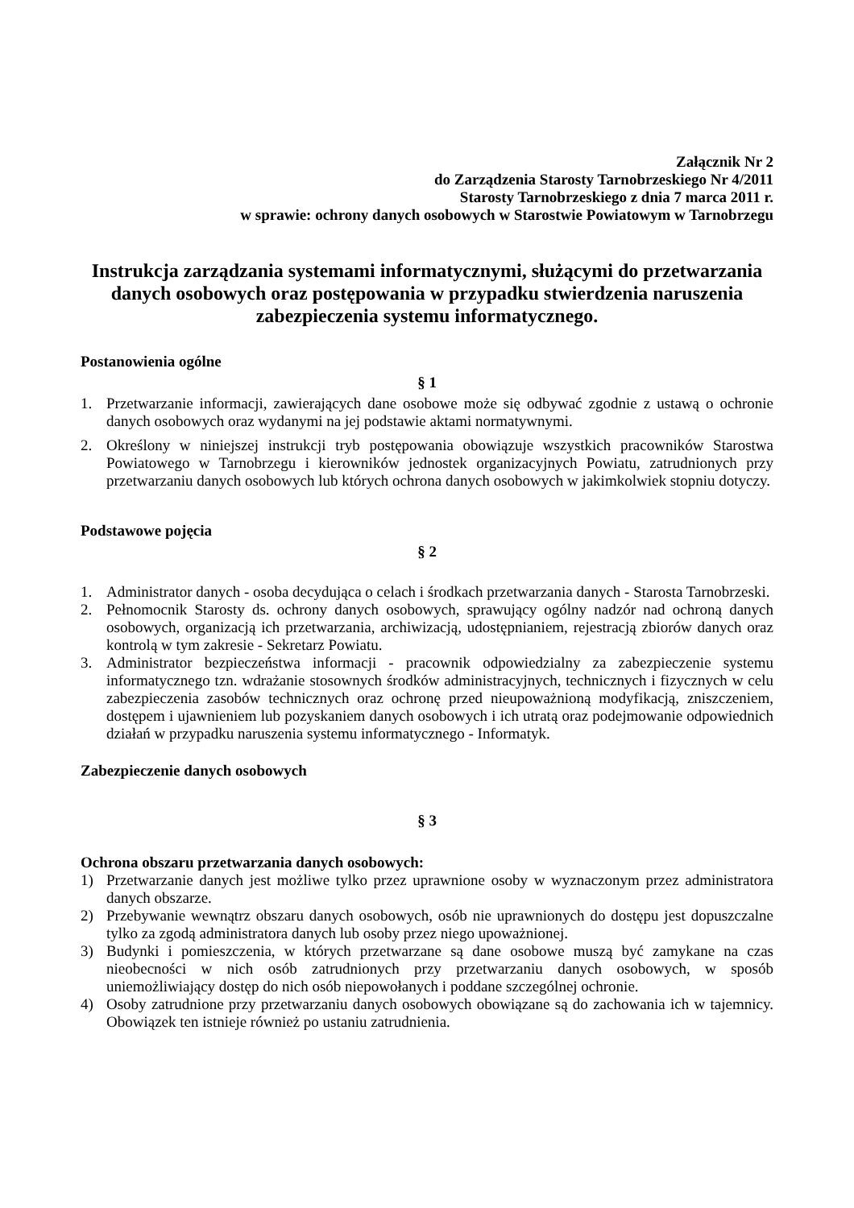Załącznik Nr 2
do Zarządzenia Starosty Tarnobrzeskiego Nr 4/2011
Starosty Tarnobrzeskiego z dnia 7 marca 2011 r.
w sprawie: ochrony danych osobowych w Starostwie Powiatowym w Tarnobrzegu
Instrukcja zarządzania systemami informatycznymi, służącymi do przetwarzania danych osobowych oraz postępowania w przypadku stwierdzenia naruszenia zabezpieczenia systemu informatycznego.
Postanowienia ogólne
§ 1
1. Przetwarzanie informacji, zawierających dane osobowe może się odbywać zgodnie z ustawą o ochronie danych osobowych oraz wydanymi na jej podstawie aktami normatywnymi.
2. Określony w niniejszej instrukcji tryb postępowania obowiązuje wszystkich pracowników Starostwa Powiatowego w Tarnobrzegu i kierowników jednostek organizacyjnych Powiatu, zatrudnionych przy przetwarzaniu danych osobowych lub których ochrona danych osobowych w jakimkolwiek stopniu dotyczy.
Podstawowe pojęcia
§ 2
1. Administrator danych - osoba decydująca o celach i środkach przetwarzania danych - Starosta Tarnobrzeski.
2. Pełnomocnik Starosty ds. ochrony danych osobowych, sprawujący ogólny nadzór nad ochroną danych osobowych, organizacją ich przetwarzania, archiwizacją, udostępnianiem, rejestracją zbiorów danych oraz kontrolą w tym zakresie - Sekretarz Powiatu.
3. Administrator bezpieczeństwa informacji - pracownik odpowiedzialny za zabezpieczenie systemu informatycznego tzn. wdrażanie stosownych środków administracyjnych, technicznych i fizycznych w celu zabezpieczenia zasobów technicznych oraz ochronę przed nieupoważnioną modyfikacją, zniszczeniem, dostępem i ujawnieniem lub pozyskaniem danych osobowych i ich utratą oraz podejmowanie odpowiednich działań w przypadku naruszenia systemu informatycznego - Informatyk.
Zabezpieczenie danych osobowych
§ 3
Ochrona obszaru przetwarzania danych osobowych:
1) Przetwarzanie danych jest możliwe tylko przez uprawnione osoby w wyznaczonym przez administratora danych obszarze.
2) Przebywanie wewnątrz obszaru danych osobowych, osób nie uprawnionych do dostępu jest dopuszczalne tylko za zgodą administratora danych lub osoby przez niego upoważnionej.
3) Budynki i pomieszczenia, w których przetwarzane są dane osobowe muszą być zamykane na czas nieobecności w nich osób zatrudnionych przy przetwarzaniu danych osobowych, w sposób uniemożliwiający dostęp do nich osób niepowołanych i poddane szczególnej ochronie.
4) Osoby zatrudnione przy przetwarzaniu danych osobowych obowiązane są do zachowania ich w tajemnicy. Obowiązek ten istnieje również po ustaniu zatrudnienia.